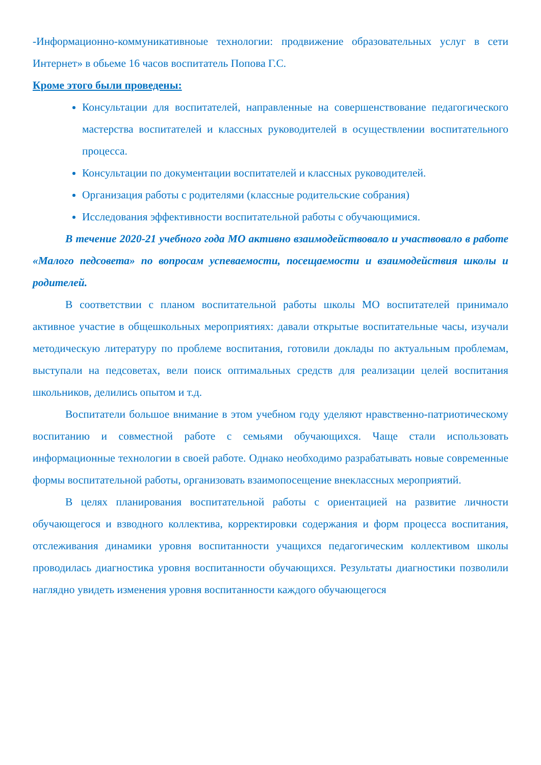-Информационно-коммуникативноые технологии: продвижение образовательных услуг в сети Интернет» в обьеме 16 часов воспитатель Попова Г.С.
Кроме этого были проведены:
Консультации для воспитателей, направленные на совершенствование педагогического мастерства воспитателей и классных руководителей в осуществлении воспитательного процесса.
Консультации по документации воспитателей и классных руководителей.
Организация работы с родителями (классные родительские собрания)
Исследования эффективности воспитательной работы с обучающимися.
В течение 2020-21 учебного года МО активно взаимодействовало и участвовало в работе «Малого педсовета» по вопросам успеваемости, посещаемости и взаимодействия школы и родителей.
В соответствии с планом воспитательной работы школы МО воспитателей принимало активное участие в общешкольных мероприятиях: давали открытые воспитательные часы, изучали методическую литературу по проблеме воспитания, готовили доклады по актуальным проблемам, выступали на педсоветах, вели поиск оптимальных средств для реализации целей воспитания школьников, делились опытом и т.д.
Воспитатели большое внимание в этом учебном году уделяют нравственно-патриотическому воспитанию и совместной работе с семьями обучающихся. Чаще стали использовать информационные технологии в своей работе. Однако необходимо разрабатывать новые современные формы воспитательной работы, организовать взаимопосещение внеклассных мероприятий.
В целях планирования воспитательной работы с ориентацией на развитие личности обучающегося и взводного коллектива, корректировки содержания и форм процесса воспитания, отслеживания динамики уровня воспитанности учащихся педагогическим коллективом школы проводилась диагностика уровня воспитанности обучающихся. Результаты диагностики позволили наглядно увидеть изменения уровня воспитанности каждого обучающегося